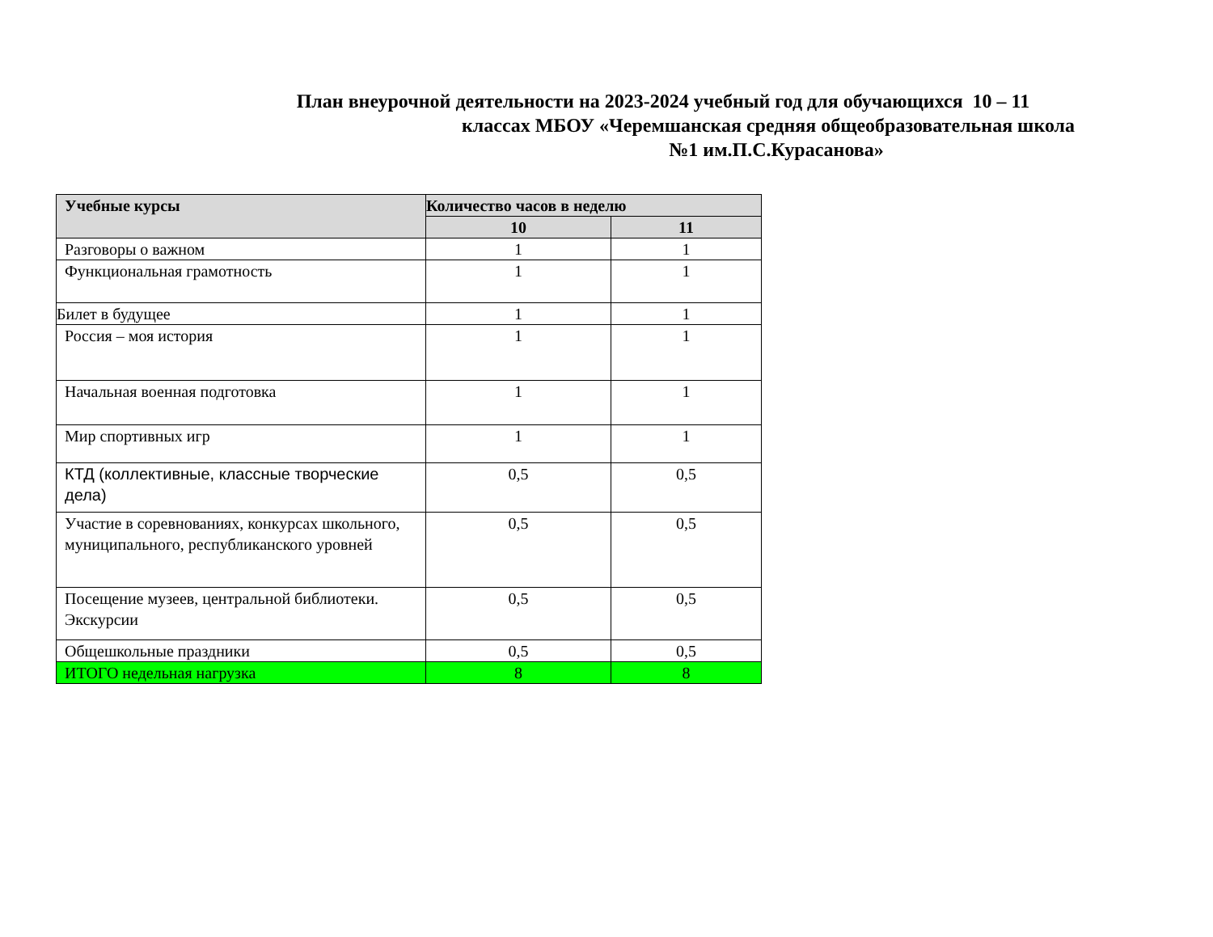План внеурочной деятельности на 2023-2024 учебный год для обучающихся 10 – 11
классах МБОУ «Черемшанская средняя общеобразовательная школа
№1 им.П.С.Курасанова»
| Учебные курсы | Количество часов в неделю | |
| --- | --- | --- |
| | 10 | 11 |
| Разговоры о важном | 1 | 1 |
| Функциональная грамотность | 1 | 1 |
| Билет в будущее | 1 | 1 |
| Россия – моя история | 1 | 1 |
| Начальная военная подготовка | 1 | 1 |
| Мир спортивных игр | 1 | 1 |
| КТД (коллективные, классные творческие дела) | 0,5 | 0,5 |
| Участие в соревнованиях, конкурсах школьного, муниципального, республиканского уровней | 0,5 | 0,5 |
| Посещение музеев, центральной библиотеки. Экскурсии | 0,5 | 0,5 |
| Общешкольные праздники | 0,5 | 0,5 |
| ИТОГО недельная нагрузка | 8 | 8 |